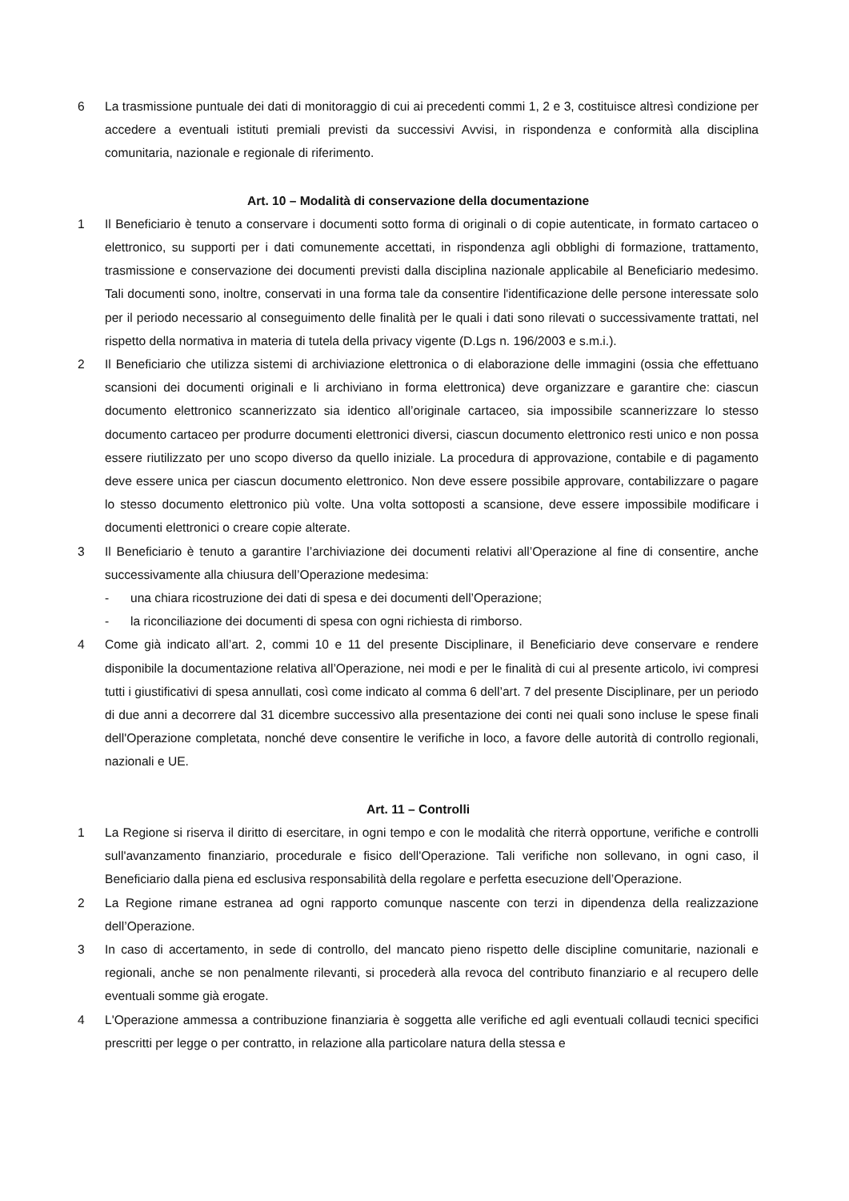6 La trasmissione puntuale dei dati di monitoraggio di cui ai precedenti commi 1, 2 e 3, costituisce altresì condizione per accedere a eventuali istituti premiali previsti da successivi Avvisi, in rispondenza e conformità alla disciplina comunitaria, nazionale e regionale di riferimento.
Art. 10 – Modalità di conservazione della documentazione
1 Il Beneficiario è tenuto a conservare i documenti sotto forma di originali o di copie autenticate, in formato cartaceo o elettronico, su supporti per i dati comunemente accettati, in rispondenza agli obblighi di formazione, trattamento, trasmissione e conservazione dei documenti previsti dalla disciplina nazionale applicabile al Beneficiario medesimo. Tali documenti sono, inoltre, conservati in una forma tale da consentire l'identificazione delle persone interessate solo per il periodo necessario al conseguimento delle finalità per le quali i dati sono rilevati o successivamente trattati, nel rispetto della normativa in materia di tutela della privacy vigente (D.Lgs n. 196/2003 e s.m.i.).
2 Il Beneficiario che utilizza sistemi di archiviazione elettronica o di elaborazione delle immagini (ossia che effettuano scansioni dei documenti originali e li archiviano in forma elettronica) deve organizzare e garantire che: ciascun documento elettronico scannerizzato sia identico all’originale cartaceo, sia impossibile scannerizzare lo stesso documento cartaceo per produrre documenti elettronici diversi, ciascun documento elettronico resti unico e non possa essere riutilizzato per uno scopo diverso da quello iniziale. La procedura di approvazione, contabile e di pagamento deve essere unica per ciascun documento elettronico. Non deve essere possibile approvare, contabilizzare o pagare lo stesso documento elettronico più volte. Una volta sottoposti a scansione, deve essere impossibile modificare i documenti elettronici o creare copie alterate.
3 Il Beneficiario è tenuto a garantire l’archiviazione dei documenti relativi all’Operazione al fine di consentire, anche successivamente alla chiusura dell’Operazione medesima:
- una chiara ricostruzione dei dati di spesa e dei documenti dell’Operazione;
- la riconciliazione dei documenti di spesa con ogni richiesta di rimborso.
4 Come già indicato all’art. 2, commi 10 e 11 del presente Disciplinare, il Beneficiario deve conservare e rendere disponibile la documentazione relativa all’Operazione, nei modi e per le finalità di cui al presente articolo, ivi compresi tutti i giustificativi di spesa annullati, così come indicato al comma 6 dell’art. 7 del presente Disciplinare, per un periodo di due anni a decorrere dal 31 dicembre successivo alla presentazione dei conti nei quali sono incluse le spese finali dell'Operazione completata, nonché deve consentire le verifiche in loco, a favore delle autorità di controllo regionali, nazionali e UE.
Art. 11 – Controlli
1 La Regione si riserva il diritto di esercitare, in ogni tempo e con le modalità che riterrà opportune, verifiche e controlli sull'avanzamento finanziario, procedurale e fisico dell'Operazione. Tali verifiche non sollevano, in ogni caso, il Beneficiario dalla piena ed esclusiva responsabilità della regolare e perfetta esecuzione dell’Operazione.
2 La Regione rimane estranea ad ogni rapporto comunque nascente con terzi in dipendenza della realizzazione dell’Operazione.
3 In caso di accertamento, in sede di controllo, del mancato pieno rispetto delle discipline comunitarie, nazionali e regionali, anche se non penalmente rilevanti, si procederà alla revoca del contributo finanziario e al recupero delle eventuali somme già erogate.
4 L'Operazione ammessa a contribuzione finanziaria è soggetta alle verifiche ed agli eventuali collaudi tecnici specifici prescritti per legge o per contratto, in relazione alla particolare natura della stessa e